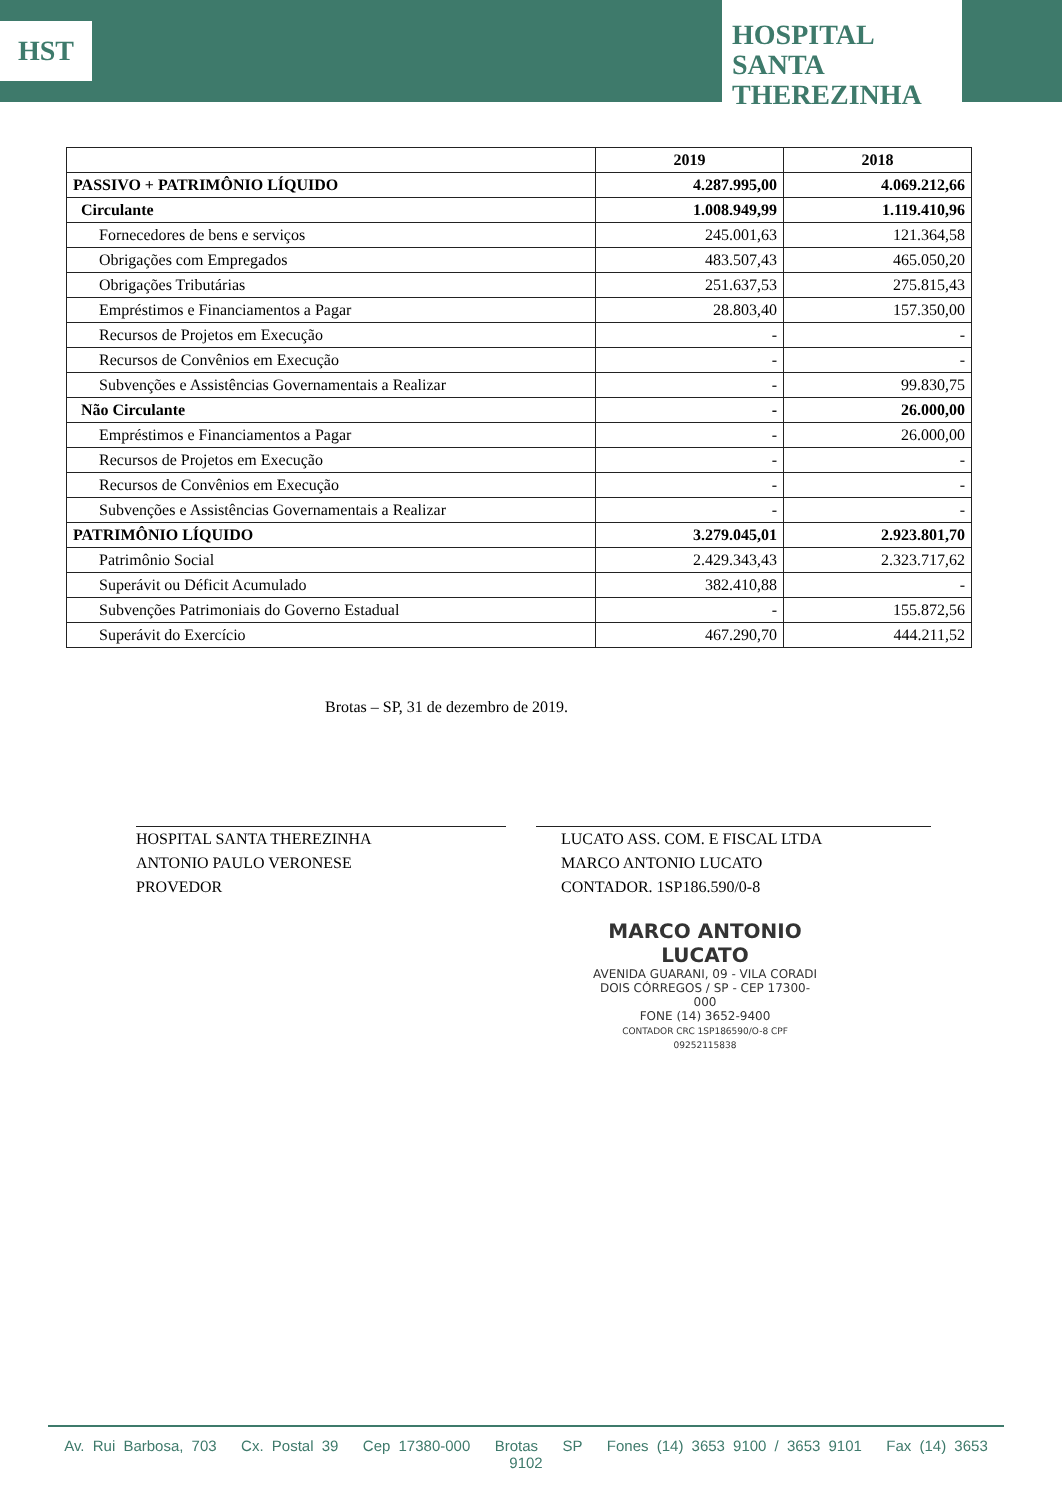HST
HOSPITAL
SANTA
THEREZINHA
| | 2019 | 2018 |
| --- | --- | --- |
| PASSIVO + PATRIMÔNIO LÍQUIDO | 4.287.995,00 | 4.069.212,66 |
| Circulante | 1.008.949,99 | 1.119.410,96 |
| Fornecedores de bens e serviços | 245.001,63 | 121.364,58 |
| Obrigações com Empregados | 483.507,43 | 465.050,20 |
| Obrigações Tributárias | 251.637,53 | 275.815,43 |
| Empréstimos e Financiamentos a Pagar | 28.803,40 | 157.350,00 |
| Recursos de Projetos em Execução | - | - |
| Recursos de Convênios em Execução | - | - |
| Subvenções e Assistências Governamentais a Realizar | - | 99.830,75 |
| Não Circulante | - | 26.000,00 |
| Empréstimos e Financiamentos a Pagar | - | 26.000,00 |
| Recursos de Projetos em Execução | - | - |
| Recursos de Convênios em Execução | - | - |
| Subvenções e Assistências Governamentais a Realizar | - | - |
| PATRIMÔNIO LÍQUIDO | 3.279.045,01 | 2.923.801,70 |
| Patrimônio Social | 2.429.343,43 | 2.323.717,62 |
| Superávit ou Déficit Acumulado | 382.410,88 | - |
| Subvenções Patrimoniais do Governo Estadual | - | 155.872,56 |
| Superávit do Exercício | 467.290,70 | 444.211,52 |
Brotas – SP, 31 de dezembro de 2019.
HOSPITAL SANTA THEREZINHA
ANTONIO PAULO VERONESE
PROVEDOR
LUCATO ASS. COM. E FISCAL LTDA
MARCO ANTONIO LUCATO
CONTADOR. 1SP186.590/0-8
MARCO ANTONIO LUCATO
AVENIDA GUARANI, 09 - VILA CORADI
DOIS CÓRREGOS / SP - CEP 17300-000
FONE (14) 3652-9400
CONTADOR CRC 1SP186590/O-8 CPF 09252115838
Av. Rui Barbosa, 703 Cx. Postal 39 Cep 17380-000 Brotas SP Fones (14) 3653 9100 / 3653 9101 Fax (14) 3653 9102